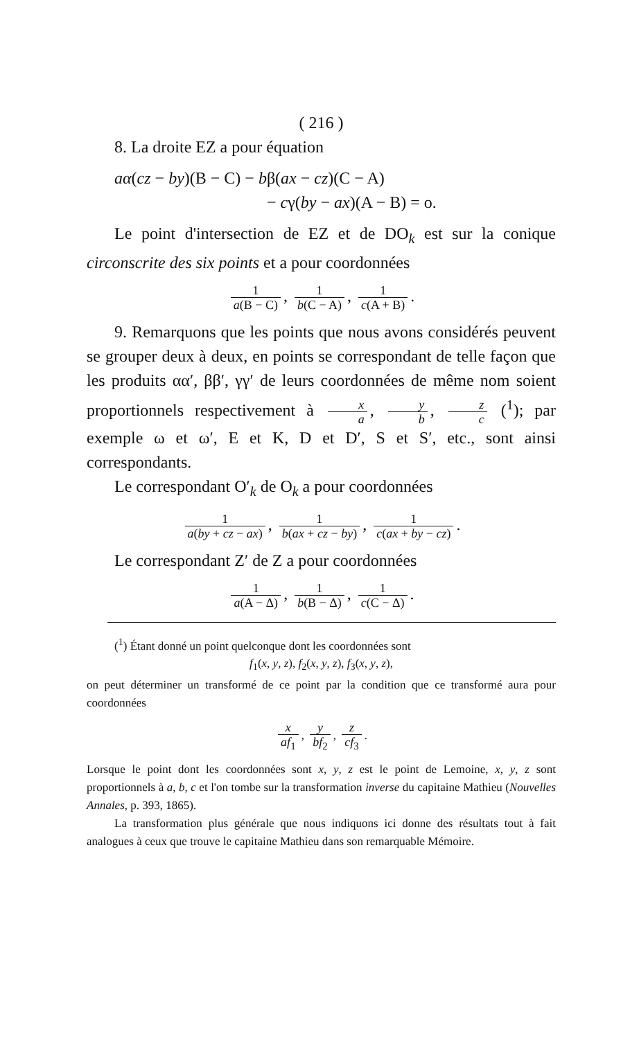( 216 )
8. La droite EZ a pour équation
aα(cz − by)(B − C) − bβ(ax − cz)(C − A)
− cγ(by − ax)(A − B) = o.
Le point d'intersection de EZ et de DO<sub>k</sub> est sur la conique circonscrite des six points et a pour coordonnées
1 a(B − C), 1 b(C − A), 1 c(A + B).
9. Remarquons que les points que nous avons considérés peuvent se grouper deux à deux, en points se correspondant de telle façon que les produits αα′, ββ′, γγ′ de leurs coordonnées de même nom soient proportionnels respectivement à x a, y b, z c (<sup>1</sup>); par exemple ω et ω′, E et K, D et D′, S et S′, etc., sont ainsi correspondants.
Le correspondant O′<sub>k</sub> de O<sub>k</sub> a pour coordonnées
1 a(by + cz − ax), 1 b(ax + cz − by), 1 c(ax + by − cz).
Le correspondant Z′ de Z a pour coordonnées
1 a(A − Δ), 1 b(B − Δ), 1 c(C − Δ).
(<sup>1</sup>) Étant donné un point quelconque dont les coordonnées sont
f<sub>1</sub>(x, y, z), f<sub>2</sub>(x, y, z), f<sub>3</sub>(x, y, z),
on peut déterminer un transformé de ce point par la condition que ce transformé aura pour coordonnées
x af<sub>1</sub>, y bf<sub>2</sub>, z cf<sub>3</sub>.
Lorsque le point dont les coordonnées sont x, y, z est le point de Lemoine, x, y, z sont proportionnels à a, b, c et l'on tombe sur la transformation inverse du capitaine Mathieu (Nouvelles Annales, p. 393, 1865).
La transformation plus générale que nous indiquons ici donne des résultats tout à fait analogues à ceux que trouve le capitaine Mathieu dans son remarquable Mémoire.